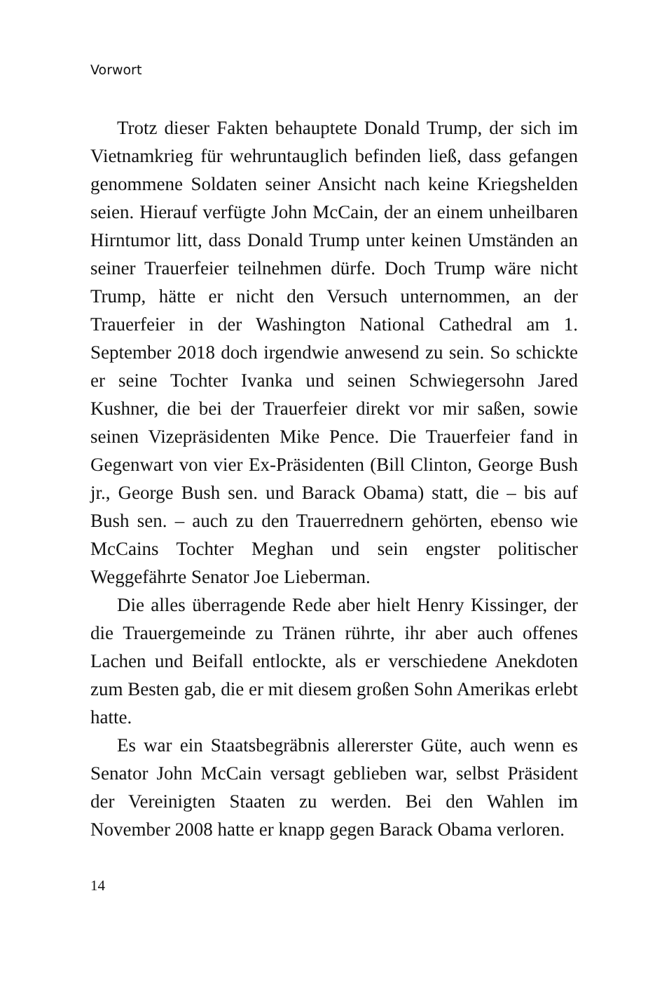Vorwort
Trotz dieser Fakten behauptete Donald Trump, der sich im Vietnamkrieg für wehruntauglich befinden ließ, dass gefangen genommene Soldaten seiner Ansicht nach keine Kriegshelden seien. Hierauf verfügte John McCain, der an einem unheilbaren Hirntumor litt, dass Donald Trump unter keinen Umständen an seiner Trauerfeier teilnehmen dürfe. Doch Trump wäre nicht Trump, hätte er nicht den Versuch unternommen, an der Trauerfeier in der Washington National Cathedral am 1. September 2018 doch irgendwie anwesend zu sein. So schickte er seine Tochter Ivanka und seinen Schwiegersohn Jared Kushner, die bei der Trauerfeier direkt vor mir saßen, sowie seinen Vizepräsidenten Mike Pence. Die Trauerfeier fand in Gegenwart von vier Ex-Präsidenten (Bill Clinton, George Bush jr., George Bush sen. und Barack Obama) statt, die – bis auf Bush sen. – auch zu den Trauerrednern gehörten, ebenso wie McCains Tochter Meghan und sein engster politischer Weggefährte Senator Joe Lieberman.
Die alles überragende Rede aber hielt Henry Kissinger, der die Trauergemeinde zu Tränen rührte, ihr aber auch offenes Lachen und Beifall entlockte, als er verschiedene Anekdoten zum Besten gab, die er mit diesem großen Sohn Amerikas erlebt hatte.
Es war ein Staatsbegräbnis allererster Güte, auch wenn es Senator John McCain versagt geblieben war, selbst Präsident der Vereinigten Staaten zu werden. Bei den Wahlen im November 2008 hatte er knapp gegen Barack Obama verloren.
14